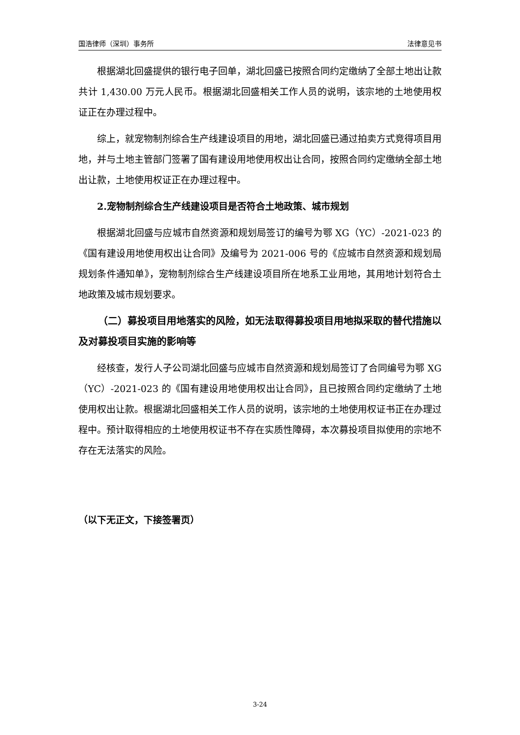国浩律师（深圳）事务所 法律意见书
根据湖北回盛提供的银行电子回单，湖北回盛已按照合同约定缴纳了全部土地出让款共计 1,430.00 万元人民币。根据湖北回盛相关工作人员的说明，该宗地的土地使用权证正在办理过程中。
综上，就宠物制剂综合生产线建设项目的用地，湖北回盛已通过拍卖方式竞得项目用地，并与土地主管部门签署了国有建设用地使用权出让合同，按照合同约定缴纳全部土地出让款，土地使用权证正在办理过程中。
2.宠物制剂综合生产线建设项目是否符合土地政策、城市规划
根据湖北回盛与应城市自然资源和规划局签订的编号为鄂 XG（YC）-2021-023 的《国有建设用地使用权出让合同》及编号为 2021-006 号的《应城市自然资源和规划局规划条件通知单》，宠物制剂综合生产线建设项目所在地系工业用地，其用地计划符合土地政策及城市规划要求。
（二）募投项目用地落实的风险，如无法取得募投项目用地拟采取的替代措施以及对募投项目实施的影响等
经核查，发行人子公司湖北回盛与应城市自然资源和规划局签订了合同编号为鄂 XG（YC）-2021-023 的《国有建设用地使用权出让合同》，且已按照合同约定缴纳了土地使用权出让款。根据湖北回盛相关工作人员的说明，该宗地的土地使用权证书正在办理过程中。预计取得相应的土地使用权证书不存在实质性障碍，本次募投项目拟使用的宗地不存在无法落实的风险。
（以下无正文，下接签署页）
3-24